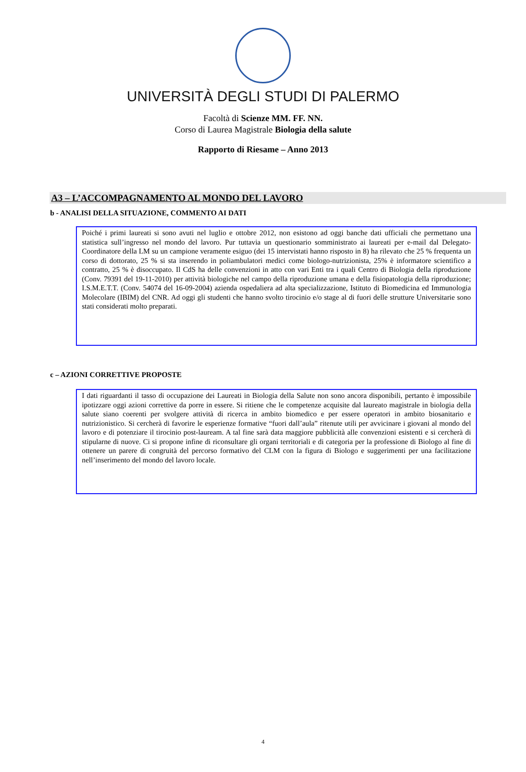UNIVERSITÀ DEGLI STUDI DI PALERMO
Facoltà di Scienze MM. FF. NN.
Corso di Laurea Magistrale Biologia della salute
Rapporto di Riesame – Anno 2013
A3 – L’ACCOMPAGNAMENTO AL MONDO DEL LAVORO
b - ANALISI DELLA SITUAZIONE, COMMENTO AI DATI
Poiché i primi laureati si sono avuti nel luglio e ottobre 2012, non esistono ad oggi banche dati ufficiali che permettano una statistica sull’ingresso nel mondo del lavoro. Pur tuttavia un questionario somministrato ai laureati per e-mail dal Delegato- Coordinatore della LM su un campione veramente esiguo (dei 15 intervistati hanno risposto in 8) ha rilevato che 25 % frequenta un corso di dottorato, 25 % si sta inserendo in poliambulatori medici come biologo-nutrizionista, 25% è informatore scientifico a contratto, 25 % è disoccupato. Il CdS ha delle convenzioni in atto con vari Enti tra i quali Centro di Biologia della riproduzione (Conv. 79391 del 19-11-2010) per attività biologiche nel campo della riproduzione umana e della fisiopatologia della riproduzione; I.S.M.E.T.T. (Conv. 54074 del 16-09-2004) azienda ospedaliera ad alta specializzazione, Istituto di Biomedicina ed Immunologia Molecolare (IBIM) del CNR. Ad oggi gli studenti che hanno svolto tirocinio e/o stage al di fuori delle strutture Universitarie sono stati considerati molto preparati.
c – AZIONI CORRETTIVE PROPOSTE
I dati riguardanti il tasso di occupazione dei Laureati in Biologia della Salute non sono ancora disponibili, pertanto è impossibile ipotizzare oggi azioni correttive da porre in essere. Si ritiene che le competenze acquisite dal laureato magistrale in biologia della salute siano coerenti per svolgere attività di ricerca in ambito biomedico e per essere operatori in ambito biosanitario e nutrizionistico. Si cercherà di favorire le esperienze formative “fuori dall’aula” ritenute utili per avvicinare i giovani al mondo del lavoro e di potenziare il tirocinio post-lauream. A tal fine sarà data maggiore pubblicità alle convenzioni esistenti e si cercherà di stipularne di nuove. Ci si propone infine di riconsultare gli organi territoriali e di categoria per la professione di Biologo al fine di ottenere un parere di congruità del percorso formativo del CLM con la figura di Biologo e suggerimenti per una facilitazione nell’inserimento del mondo del lavoro locale.
4